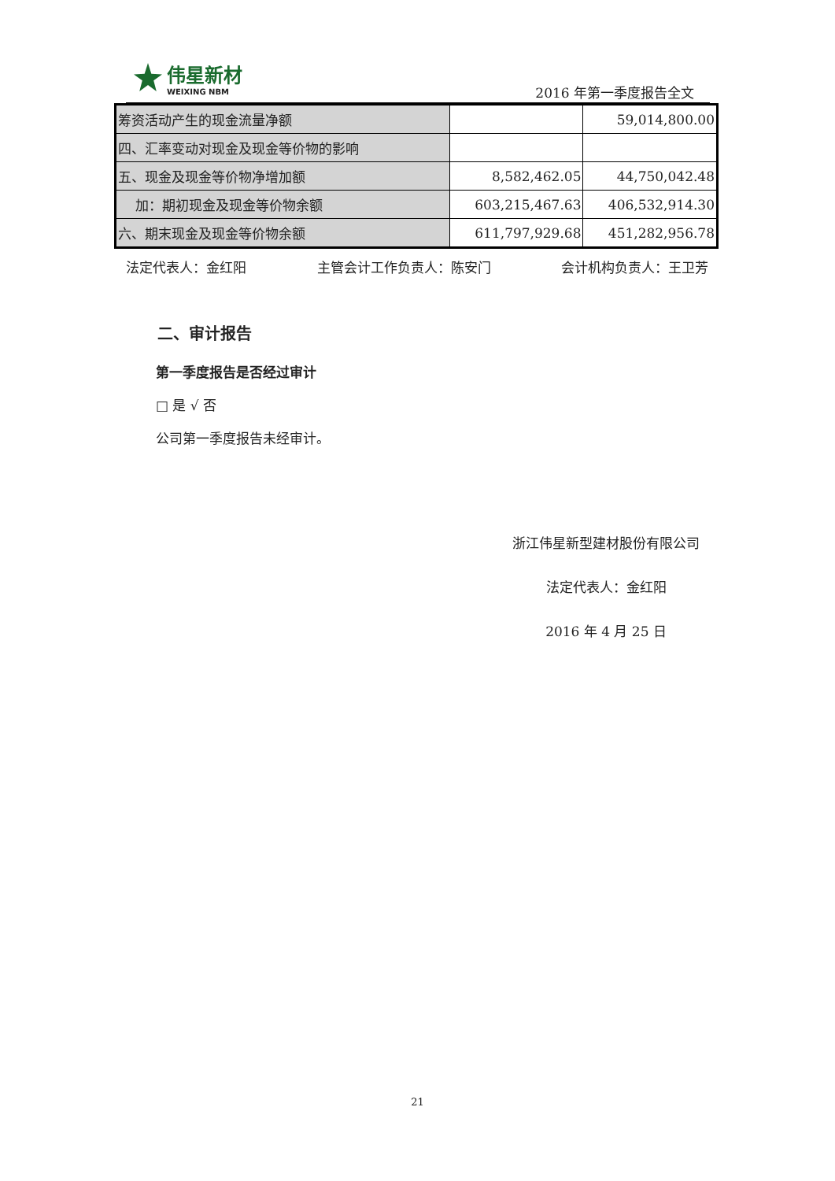伟星新材
WEIXING NBM
2016 年第一季度报告全文
| 筹资活动产生的现金流量净额 | | 59,014,800.00 |
| 四、汇率变动对现金及现金等价物的影响 | | |
| 五、现金及现金等价物净增加额 | 8,582,462.05 | 44,750,042.48 |
| 加：期初现金及现金等价物余额 | 603,215,467.63 | 406,532,914.30 |
| 六、期末现金及现金等价物余额 | 611,797,929.68 | 451,282,956.78 |
法定代表人：金红阳 主管会计工作负责人：陈安门 会计机构负责人：王卫芳
二、审计报告
第一季度报告是否经过审计
□ 是 √ 否
公司第一季度报告未经审计。
浙江伟星新型建材股份有限公司
法定代表人：金红阳
2016 年 4 月 25 日
21